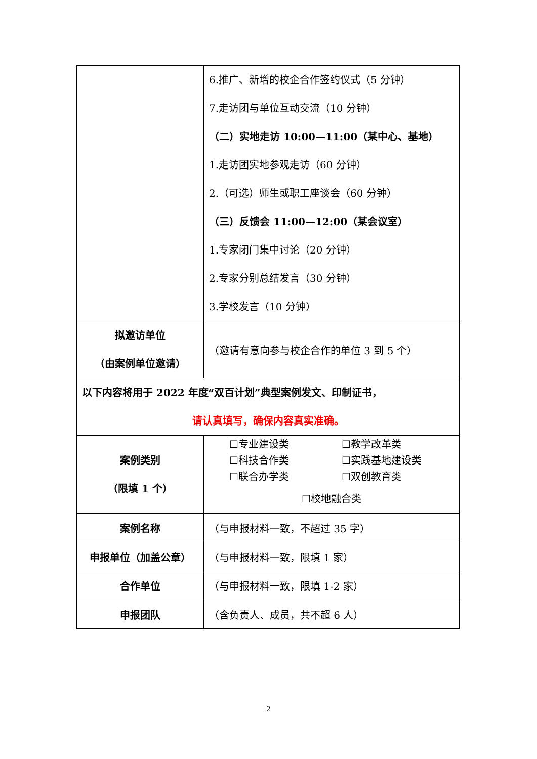| | 6.推广、新增的校企合作签约仪式（5 分钟） 7.走访团与单位互动交流（10 分钟） （二）实地走访 10:00—11:00（某中心、基地） 1.走访团实地参观走访（60 分钟） 2.（可选）师生或职工座谈会（60 分钟） （三）反馈会 11:00—12:00（某会议室） 1.专家闭门集中讨论（20 分钟） 2.专家分别总结发言（30 分钟） 3.学校发言（10 分钟） |
| 拟邀访单位 （由案例单位邀请） | （邀请有意向参与校企合作的单位 3 到 5 个） |
| 以下内容将用于 2022 年度“双百计划”典型案例发文、印制证书， 请认真填写，确保内容真实准确。 | |
| 案例类别 （限填 1 个） | ☐专业建设类 ☐教学改革类 ☐科技合作类 ☐实践基地建设类 ☐联合办学类 ☐双创教育类 ☐校地融合类 |
| 案例名称 | （与申报材料一致，不超过 35 字） |
| 申报单位（加盖公章） | （与申报材料一致，限填 1 家） |
| 合作单位 | （与申报材料一致，限填 1-2 家） |
| 申报团队 | （含负责人、成员，共不超 6 人） |
2